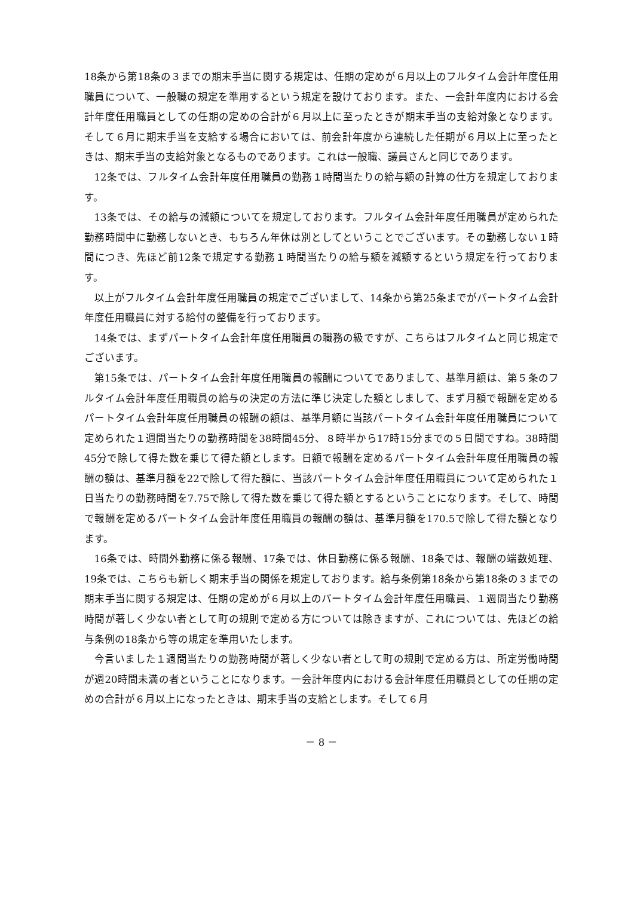18条から第18条の３までの期末手当に関する規定は、任期の定めが６月以上のフルタイム会計年度任用職員について、一般職の規定を準用するという規定を設けております。また、一会計年度内における会計年度任用職員としての任期の定めの合計が６月以上に至ったときが期末手当の支給対象となります。そして６月に期末手当を支給する場合においては、前会計年度から連続した任期が６月以上に至ったときは、期末手当の支給対象となるものであります。これは一般職、議員さんと同じであります。
12条では、フルタイム会計年度任用職員の勤務１時間当たりの給与額の計算の仕方を規定しております。
13条では、その給与の減額についてを規定しております。フルタイム会計年度任用職員が定められた勤務時間中に勤務しないとき、もちろん年休は別としてということでございます。その勤務しない１時間につき、先ほど前12条で規定する勤務１時間当たりの給与額を減額するという規定を行っております。
以上がフルタイム会計年度任用職員の規定でございまして、14条から第25条までがパートタイム会計年度任用職員に対する給付の整備を行っております。
14条では、まずパートタイム会計年度任用職員の職務の級ですが、こちらはフルタイムと同じ規定でございます。
第15条では、パートタイム会計年度任用職員の報酬についてでありまして、基準月額は、第５条のフルタイム会計年度任用職員の給与の決定の方法に準じ決定した額としまして、まず月額で報酬を定めるパートタイム会計年度任用職員の報酬の額は、基準月額に当該パートタイム会計年度任用職員について定められた１週間当たりの勤務時間を38時間45分、８時半から17時15分までの５日間ですね。38時間45分で除して得た数を乗じて得た額とします。日額で報酬を定めるパートタイム会計年度任用職員の報酬の額は、基準月額を22で除して得た額に、当該パートタイム会計年度任用職員について定められた１日当たりの勤務時間を7.75で除して得た数を乗じて得た額とするということになります。そして、時間で報酬を定めるパートタイム会計年度任用職員の報酬の額は、基準月額を170.5で除して得た額となります。
16条では、時間外勤務に係る報酬、17条では、休日勤務に係る報酬、18条では、報酬の端数処理、19条では、こちらも新しく期末手当の関係を規定しております。給与条例第18条から第18条の３までの期末手当に関する規定は、任期の定めが６月以上のパートタイム会計年度任用職員、１週間当たり勤務時間が著しく少ない者として町の規則で定める方については除きますが、これについては、先ほどの給与条例の18条から等の規定を準用いたします。
今言いました１週間当たりの勤務時間が著しく少ない者として町の規則で定める方は、所定労働時間が週20時間未満の者ということになります。一会計年度内における会計年度任用職員としての任期の定めの合計が６月以上になったときは、期末手当の支給とします。そして６月
－ 8 －